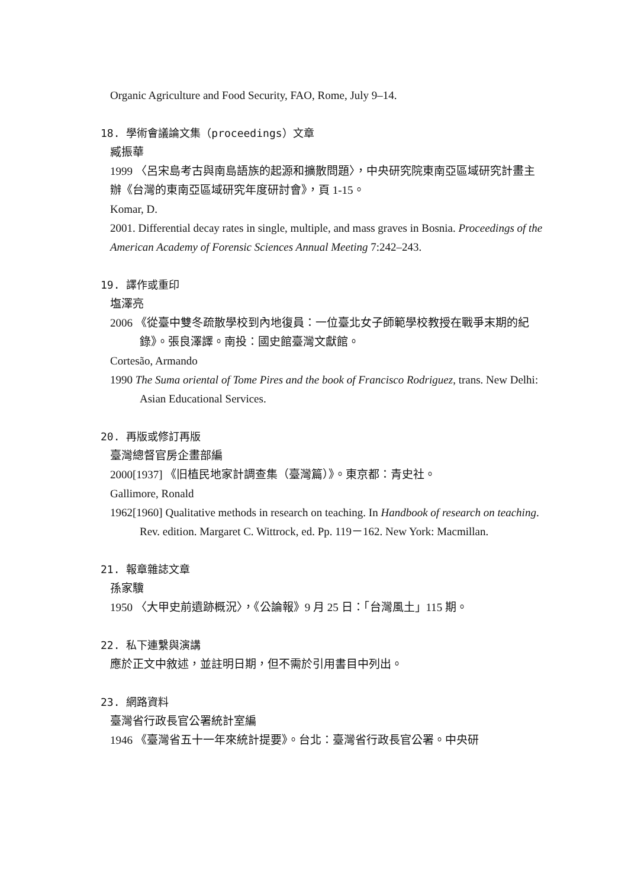Organic Agriculture and Food Security, FAO, Rome, July 9–14.
18. 學術會議論文集（proceedings）文章
臧振華
1999 〈呂宋島考古與南島語族的起源和擴散問題〉，中央研究院東南亞區域研究計畫主辦《台灣的東南亞區域研究年度研討會》，頁 1-15。
Komar, D.
2001. Differential decay rates in single, multiple, and mass graves in Bosnia. Proceedings of the American Academy of Forensic Sciences Annual Meeting 7:242–243.
19. 譯作或重印
塩澤亮
2006 《從臺中雙冬疏散學校到內地復員：一位臺北女子師範學校教授在戰爭末期的紀錄》。張良澤譯。南投：國史館臺灣文獻館。
Cortesão, Armando
1990 The Suma oriental of Tome Pires and the book of Francisco Rodriguez, trans. New Delhi: Asian Educational Services.
20. 再版或修訂再版
臺灣總督官房企畫部編
2000[1937] 《旧植民地家計調查集（臺灣篇）》。東京都：青史社。
Gallimore, Ronald
1962[1960] Qualitative methods in research on teaching. In Handbook of research on teaching. Rev. edition. Margaret C. Wittrock, ed. Pp. 119－162. New York: Macmillan.
21. 報章雜誌文章
孫家驥
1950 〈大甲史前遺跡概況〉，《公論報》9 月 25 日：「台灣風土」115 期。
22. 私下連繫與演講
應於正文中敘述，並註明日期，但不需於引用書目中列出。
23. 網路資料
臺灣省行政長官公署統計室編
1946 《臺灣省五十一年來統計提要》。台北：臺灣省行政長官公署。中央研